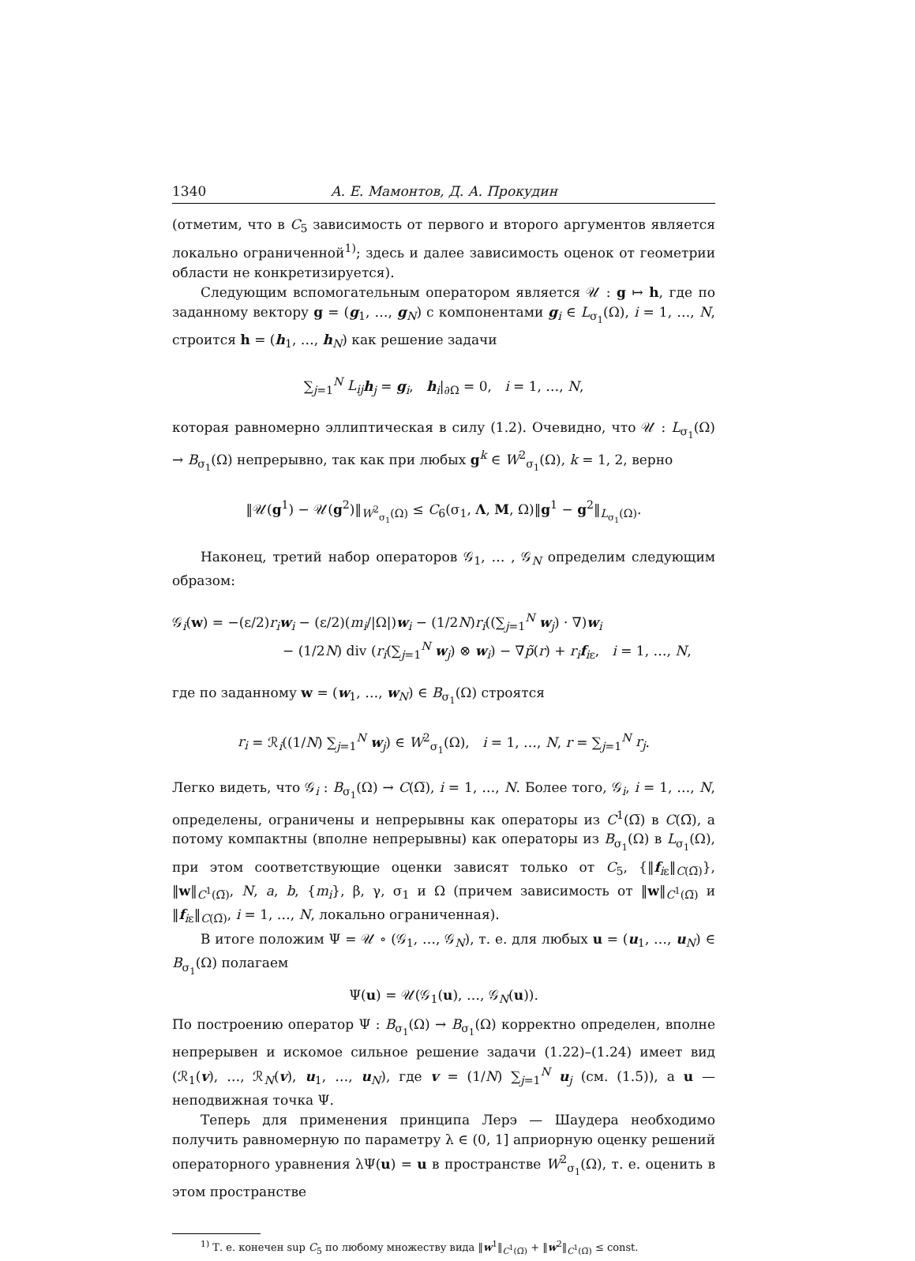1340 А. Е. Мамонтов, Д. А. Прокудин
(отметим, что в C<sub>5</sub> зависимость от первого и второго аргументов является локально ограниченной<sup>1)</sup>; здесь и далее зависимость оценок от геометрии области не конкретизируется).
Следующим вспомогательным оператором является 𝒰 : g ↦ h, где по заданному вектору g = (g<sub>1</sub>, …, g<sub>N</sub>) с компонентами g<sub>i</sub> ∈ L<sub>σ<sub>1</sub></sub>(Ω), i = 1, …, N, строится h = (h<sub>1</sub>, …, h<sub>N</sub>) как решение задачи
∑<sub>j=1</sub><sup>N</sup> L<sub>ij</sub> h<sub>j</sub> = g<sub>i</sub>, h<sub>i</sub>|<sub>∂Ω</sub> = 0, i = 1, …, N,
которая равномерно эллиптическая в силу (1.2). Очевидно, что 𝒰 : L<sub>σ<sub>1</sub></sub>(Ω) → B<sub>σ<sub>1</sub></sub>(Ω) непрерывно, так как при любых g<sup>k</sup> ∈ W<sup>2</sup><sub>σ<sub>1</sub></sub>(Ω), k = 1, 2, верно
‖𝒰(g<sup>1</sup>) − 𝒰(g<sup>2</sup>)‖<sub>W<sup>2</sup><sub>σ<sub>1</sub></sub>(Ω)</sub> ≤ C<sub>6</sub>(σ<sub>1</sub>, Λ, M, Ω)‖g<sup>1</sup> − g<sup>2</sup>‖<sub>L<sub>σ<sub>1</sub></sub>(Ω)</sub>.
Наконец, третий набор операторов 𝒢<sub>1</sub>, … , 𝒢<sub>N</sub> определим следующим образом:
𝒢<sub>i</sub>(w) = −(ε/2)r<sub>i</sub> w<sub>i</sub> − (ε/2)(m<sub>i</sub>/|Ω|)w<sub>i</sub> − (1/2N)r<sub>i</sub>((∑<sub>j=1</sub><sup>N</sup> w<sub>j</sub>) · ∇)w<sub>i</sub>
− (1/2N) div (r<sub>i</sub>(∑<sub>j=1</sub><sup>N</sup> w<sub>j</sub>) ⊗ w<sub>i</sub>) − ∇p̃(r) + r<sub>i</sub> f<sub>iε</sub>, i = 1, …, N,
где по заданному w = (w<sub>1</sub>, …, w<sub>N</sub>) ∈ B<sub>σ<sub>1</sub></sub>(Ω) строятся
r<sub>i</sub> = ℛ<sub>i</sub>((1/N) ∑<sub>j=1</sub><sup>N</sup> w<sub>j</sub>) ∈ W<sup>2</sup><sub>σ<sub>1</sub></sub>(Ω), i = 1, …, N, r = ∑<sub>j=1</sub><sup>N</sup> r<sub>j</sub>.
Легко видеть, что 𝒢<sub>i</sub> : B<sub>σ<sub>1</sub></sub>(Ω) → C(Ω̅), i = 1, …, N. Более того, 𝒢<sub>i</sub>, i = 1, …, N, определены, ограничены и непрерывны как операторы из C<sup>1</sup>(Ω̅) в C(Ω̅), а потому компактны (вполне непрерывны) как операторы из B<sub>σ<sub>1</sub></sub>(Ω) в L<sub>σ<sub>1</sub></sub>(Ω), при этом соответствующие оценки зависят только от C<sub>5</sub>, {‖f<sub>iε</sub>‖<sub>C(Ω̅)</sub>}, ‖w‖<sub>C<sup>1</sup>(Ω̅)</sub>, N, a, b, {m<sub>i</sub>}, β, γ, σ<sub>1</sub> и Ω (причем зависимость от ‖w‖<sub>C<sup>1</sup>(Ω̅)</sub> и ‖f<sub>iε</sub>‖<sub>C(Ω̅)</sub>, i = 1, …, N, локально ограниченная).
В итоге положим Ψ = 𝒰 ∘ (𝒢<sub>1</sub>, …, 𝒢<sub>N</sub>), т. е. для любых u = (u<sub>1</sub>, …, u<sub>N</sub>) ∈ B<sub>σ<sub>1</sub></sub>(Ω) полагаем
Ψ(u) = 𝒰(𝒢<sub>1</sub>(u), …, 𝒢<sub>N</sub>(u)).
По построению оператор Ψ : B<sub>σ<sub>1</sub></sub>(Ω) → B<sub>σ<sub>1</sub></sub>(Ω) корректно определен, вполне непрерывен и искомое сильное решение задачи (1.22)–(1.24) имеет вид (ℛ<sub>1</sub>(v), …, ℛ<sub>N</sub>(v), u<sub>1</sub>, …, u<sub>N</sub>), где v = (1/N) ∑<sub>j=1</sub><sup>N</sup> u<sub>j</sub> (см. (1.5)), а u — неподвижная точка Ψ.
Теперь для применения принципа Лерэ — Шаудера необходимо получить равномерную по параметру λ ∈ (0, 1] априорную оценку решений операторного уравнения λΨ(u) = u в пространстве W<sup>2</sup><sub>σ<sub>1</sub></sub>(Ω), т. е. оценить в этом пространстве
<sup>1)</sup> Т. е. конечен sup C<sub>5</sub> по любому множеству вида ‖w<sup>1</sup>‖<sub>C<sup>1</sup>(Ω̅)</sub> + ‖w<sup>2</sup>‖<sub>C<sup>1</sup>(Ω̅)</sub> ≤ const.